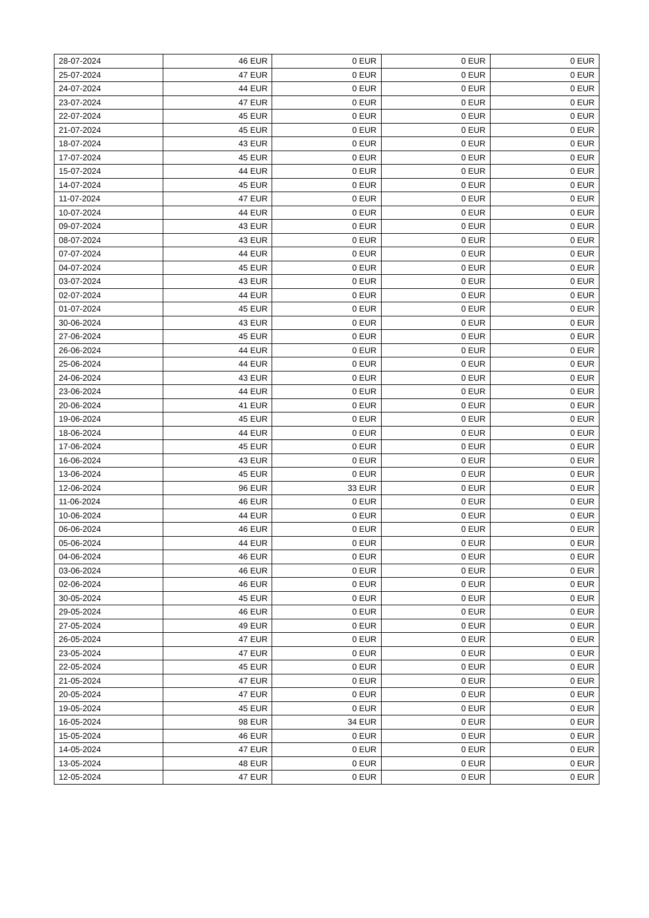| 28-07-2024 | 46 EUR | 0 EUR | 0 EUR | 0 EUR |
| 25-07-2024 | 47 EUR | 0 EUR | 0 EUR | 0 EUR |
| 24-07-2024 | 44 EUR | 0 EUR | 0 EUR | 0 EUR |
| 23-07-2024 | 47 EUR | 0 EUR | 0 EUR | 0 EUR |
| 22-07-2024 | 45 EUR | 0 EUR | 0 EUR | 0 EUR |
| 21-07-2024 | 45 EUR | 0 EUR | 0 EUR | 0 EUR |
| 18-07-2024 | 43 EUR | 0 EUR | 0 EUR | 0 EUR |
| 17-07-2024 | 45 EUR | 0 EUR | 0 EUR | 0 EUR |
| 15-07-2024 | 44 EUR | 0 EUR | 0 EUR | 0 EUR |
| 14-07-2024 | 45 EUR | 0 EUR | 0 EUR | 0 EUR |
| 11-07-2024 | 47 EUR | 0 EUR | 0 EUR | 0 EUR |
| 10-07-2024 | 44 EUR | 0 EUR | 0 EUR | 0 EUR |
| 09-07-2024 | 43 EUR | 0 EUR | 0 EUR | 0 EUR |
| 08-07-2024 | 43 EUR | 0 EUR | 0 EUR | 0 EUR |
| 07-07-2024 | 44 EUR | 0 EUR | 0 EUR | 0 EUR |
| 04-07-2024 | 45 EUR | 0 EUR | 0 EUR | 0 EUR |
| 03-07-2024 | 43 EUR | 0 EUR | 0 EUR | 0 EUR |
| 02-07-2024 | 44 EUR | 0 EUR | 0 EUR | 0 EUR |
| 01-07-2024 | 45 EUR | 0 EUR | 0 EUR | 0 EUR |
| 30-06-2024 | 43 EUR | 0 EUR | 0 EUR | 0 EUR |
| 27-06-2024 | 45 EUR | 0 EUR | 0 EUR | 0 EUR |
| 26-06-2024 | 44 EUR | 0 EUR | 0 EUR | 0 EUR |
| 25-06-2024 | 44 EUR | 0 EUR | 0 EUR | 0 EUR |
| 24-06-2024 | 43 EUR | 0 EUR | 0 EUR | 0 EUR |
| 23-06-2024 | 44 EUR | 0 EUR | 0 EUR | 0 EUR |
| 20-06-2024 | 41 EUR | 0 EUR | 0 EUR | 0 EUR |
| 19-06-2024 | 45 EUR | 0 EUR | 0 EUR | 0 EUR |
| 18-06-2024 | 44 EUR | 0 EUR | 0 EUR | 0 EUR |
| 17-06-2024 | 45 EUR | 0 EUR | 0 EUR | 0 EUR |
| 16-06-2024 | 43 EUR | 0 EUR | 0 EUR | 0 EUR |
| 13-06-2024 | 45 EUR | 0 EUR | 0 EUR | 0 EUR |
| 12-06-2024 | 96 EUR | 33 EUR | 0 EUR | 0 EUR |
| 11-06-2024 | 46 EUR | 0 EUR | 0 EUR | 0 EUR |
| 10-06-2024 | 44 EUR | 0 EUR | 0 EUR | 0 EUR |
| 06-06-2024 | 46 EUR | 0 EUR | 0 EUR | 0 EUR |
| 05-06-2024 | 44 EUR | 0 EUR | 0 EUR | 0 EUR |
| 04-06-2024 | 46 EUR | 0 EUR | 0 EUR | 0 EUR |
| 03-06-2024 | 46 EUR | 0 EUR | 0 EUR | 0 EUR |
| 02-06-2024 | 46 EUR | 0 EUR | 0 EUR | 0 EUR |
| 30-05-2024 | 45 EUR | 0 EUR | 0 EUR | 0 EUR |
| 29-05-2024 | 46 EUR | 0 EUR | 0 EUR | 0 EUR |
| 27-05-2024 | 49 EUR | 0 EUR | 0 EUR | 0 EUR |
| 26-05-2024 | 47 EUR | 0 EUR | 0 EUR | 0 EUR |
| 23-05-2024 | 47 EUR | 0 EUR | 0 EUR | 0 EUR |
| 22-05-2024 | 45 EUR | 0 EUR | 0 EUR | 0 EUR |
| 21-05-2024 | 47 EUR | 0 EUR | 0 EUR | 0 EUR |
| 20-05-2024 | 47 EUR | 0 EUR | 0 EUR | 0 EUR |
| 19-05-2024 | 45 EUR | 0 EUR | 0 EUR | 0 EUR |
| 16-05-2024 | 98 EUR | 34 EUR | 0 EUR | 0 EUR |
| 15-05-2024 | 46 EUR | 0 EUR | 0 EUR | 0 EUR |
| 14-05-2024 | 47 EUR | 0 EUR | 0 EUR | 0 EUR |
| 13-05-2024 | 48 EUR | 0 EUR | 0 EUR | 0 EUR |
| 12-05-2024 | 47 EUR | 0 EUR | 0 EUR | 0 EUR |